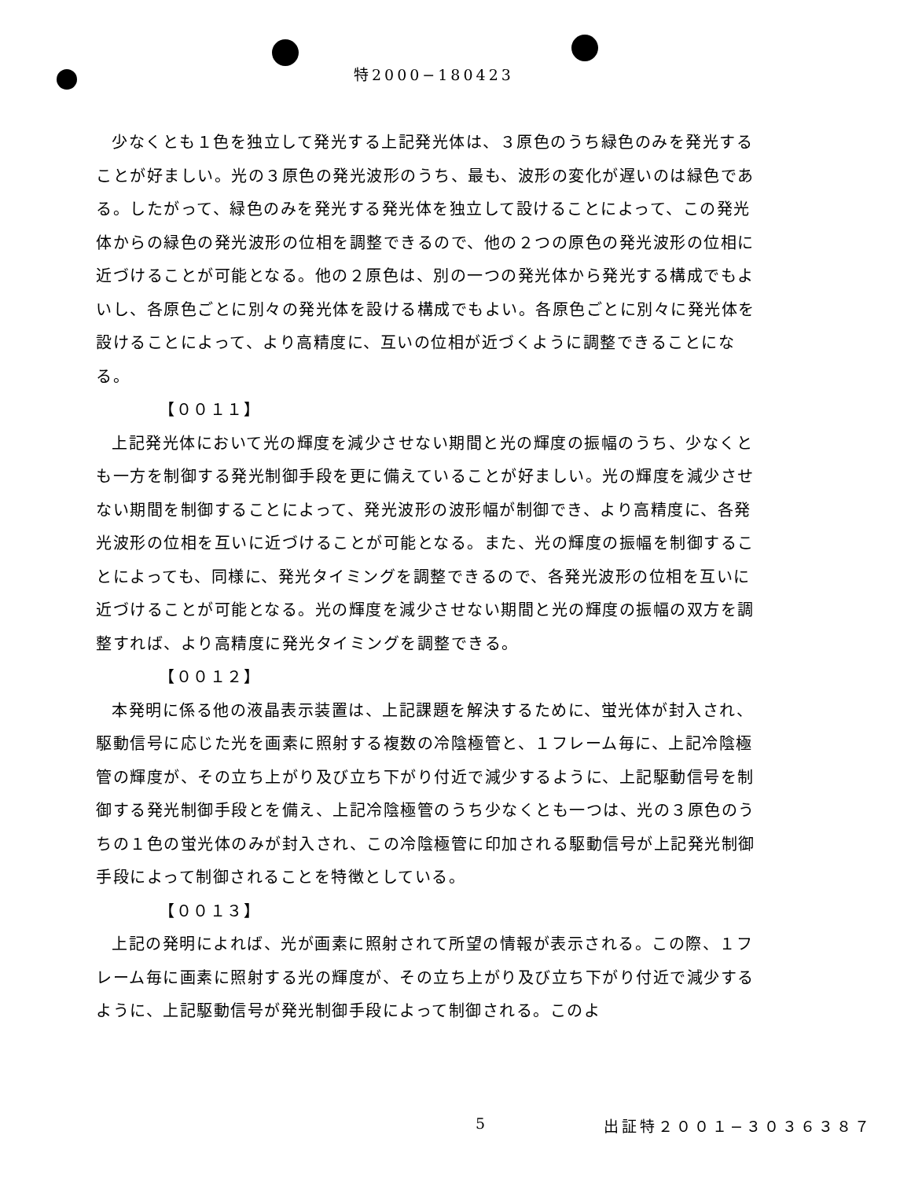特2000−180423
少なくとも１色を独立して発光する上記発光体は、３原色のうち緑色のみを発光することが好ましい。光の３原色の発光波形のうち、最も、波形の変化が遅いのは緑色である。したがって、緑色のみを発光する発光体を独立して設けることによって、この発光体からの緑色の発光波形の位相を調整できるので、他の２つの原色の発光波形の位相に近づけることが可能となる。他の２原色は、別の一つの発光体から発光する構成でもよいし、各原色ごとに別々の発光体を設ける構成でもよい。各原色ごとに別々に発光体を設けることによって、より高精度に、互いの位相が近づくように調整できることになる。
【００１１】
上記発光体において光の輝度を減少させない期間と光の輝度の振幅のうち、少なくとも一方を制御する発光制御手段を更に備えていることが好ましい。光の輝度を減少させない期間を制御することによって、発光波形の波形幅が制御でき、より高精度に、各発光波形の位相を互いに近づけることが可能となる。また、光の輝度の振幅を制御することによっても、同様に、発光タイミングを調整できるので、各発光波形の位相を互いに近づけることが可能となる。光の輝度を減少させない期間と光の輝度の振幅の双方を調整すれば、より高精度に発光タイミングを調整できる。
【００１２】
本発明に係る他の液晶表示装置は、上記課題を解決するために、蛍光体が封入され、駆動信号に応じた光を画素に照射する複数の冷陰極管と、１フレーム毎に、上記冷陰極管の輝度が、その立ち上がり及び立ち下がり付近で減少するように、上記駆動信号を制御する発光制御手段とを備え、上記冷陰極管のうち少なくとも一つは、光の３原色のうちの１色の蛍光体のみが封入され、この冷陰極管に印加される駆動信号が上記発光制御手段によって制御されることを特徴としている。
【００１３】
上記の発明によれば、光が画素に照射されて所望の情報が表示される。この際、１フレーム毎に画素に照射する光の輝度が、その立ち上がり及び立ち下がり付近で減少するように、上記駆動信号が発光制御手段によって制御される。このよ
5 出証特２００１−３０３６３８７